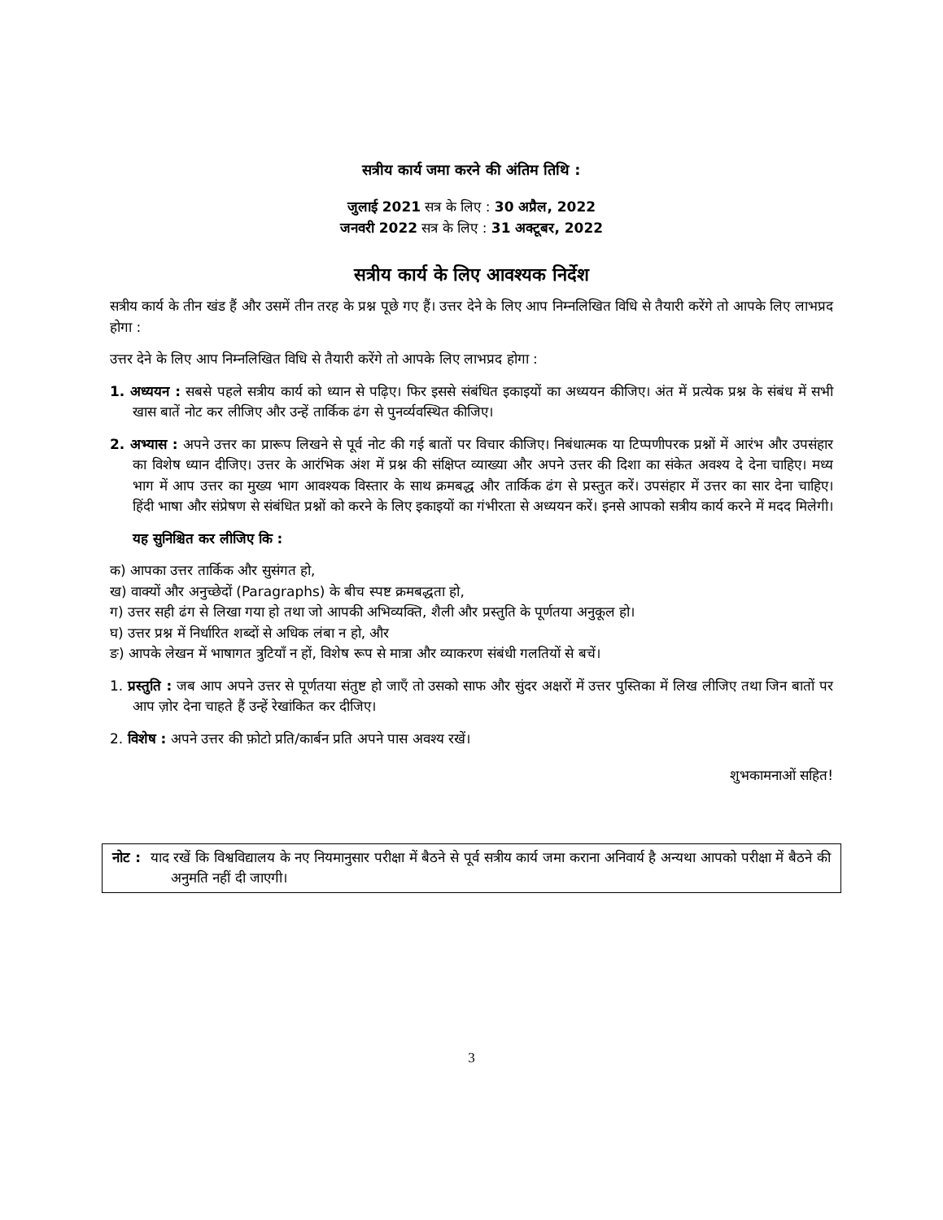सत्रीय कार्य जमा करने की अंतिम तिथि :
जुलाई 2021 सत्र के लिए : 30 अप्रैल, 2022
जनवरी 2022 सत्र के लिए : 31 अक्टूबर, 2022
सत्रीय कार्य के लिए आवश्यक निर्देश
सत्रीय कार्य के तीन खंड हैं और उसमें तीन तरह के प्रश्न पूछे गए हैं। उत्तर देने के लिए आप निम्नलिखित विधि से तैयारी करेंगे तो आपके लिए लाभप्रद होगा :
उत्तर देने के लिए आप निम्नलिखित विधि से तैयारी करेंगे तो आपके लिए लाभप्रद होगा :
1. अध्ययन : सबसे पहले सत्रीय कार्य को ध्यान से पढ़िए। फिर इससे संबंधित इकाइयों का अध्ययन कीजिए। अंत में प्रत्येक प्रश्न के संबंध में सभी खास बातें नोट कर लीजिए और उन्हें तार्किक ढंग से पुनर्व्यवस्थित कीजिए।
2. अभ्यास : अपने उत्तर का प्रारूप लिखने से पूर्व नोट की गई बातों पर विचार कीजिए। निबंधात्मक या टिप्पणीपरक प्रश्नों में आरंभ और उपसंहार का विशेष ध्यान दीजिए। उत्तर के आरंभिक अंश में प्रश्न की संक्षिप्त व्याख्या और अपने उत्तर की दिशा का संकेत अवश्य दे देना चाहिए। मध्य भाग में आप उत्तर का मुख्य भाग आवश्यक विस्तार के साथ क्रमबद्ध और तार्किक ढंग से प्रस्तुत करें। उपसंहार में उत्तर का सार देना चाहिए। हिंदी भाषा और संप्रेषण से संबंधित प्रश्नों को करने के लिए इकाइयों का गंभीरता से अध्ययन करें। इनसे आपको सत्रीय कार्य करने में मदद मिलेगी।
यह सुनिश्चित कर लीजिए कि :
क) आपका उत्तर तार्किक और सुसंगत हो,
ख) वाक्यों और अनुच्छेदों (Paragraphs) के बीच स्पष्ट क्रमबद्धता हो,
ग) उत्तर सही ढंग से लिखा गया हो तथा जो आपकी अभिव्यक्ति, शैली और प्रस्तुति के पूर्णतया अनुकूल हो।
घ) उत्तर प्रश्न में निर्धारित शब्दों से अधिक लंबा न हो, और
ङ) आपके लेखन में भाषागत त्रुटियाँ न हों, विशेष रूप से मात्रा और व्याकरण संबंधी गलतियों से बचें।
1. प्रस्तुति : जब आप अपने उत्तर से पूर्णतया संतुष्ट हो जाएँ तो उसको साफ और सुंदर अक्षरों में उत्तर पुस्तिका में लिख लीजिए तथा जिन बातों पर आप ज़ोर देना चाहते हैं उन्हें रेखांकित कर दीजिए।
2. विशेष : अपने उत्तर की फ़ोटो प्रति/कार्बन प्रति अपने पास अवश्य रखें।
शुभकामनाओं सहित!
नोट : याद रखें कि विश्वविद्यालय के नए नियमानुसार परीक्षा में बैठने से पूर्व सत्रीय कार्य जमा कराना अनिवार्य है अन्यथा आपको परीक्षा में बैठने की अनुमति नहीं दी जाएगी।
3